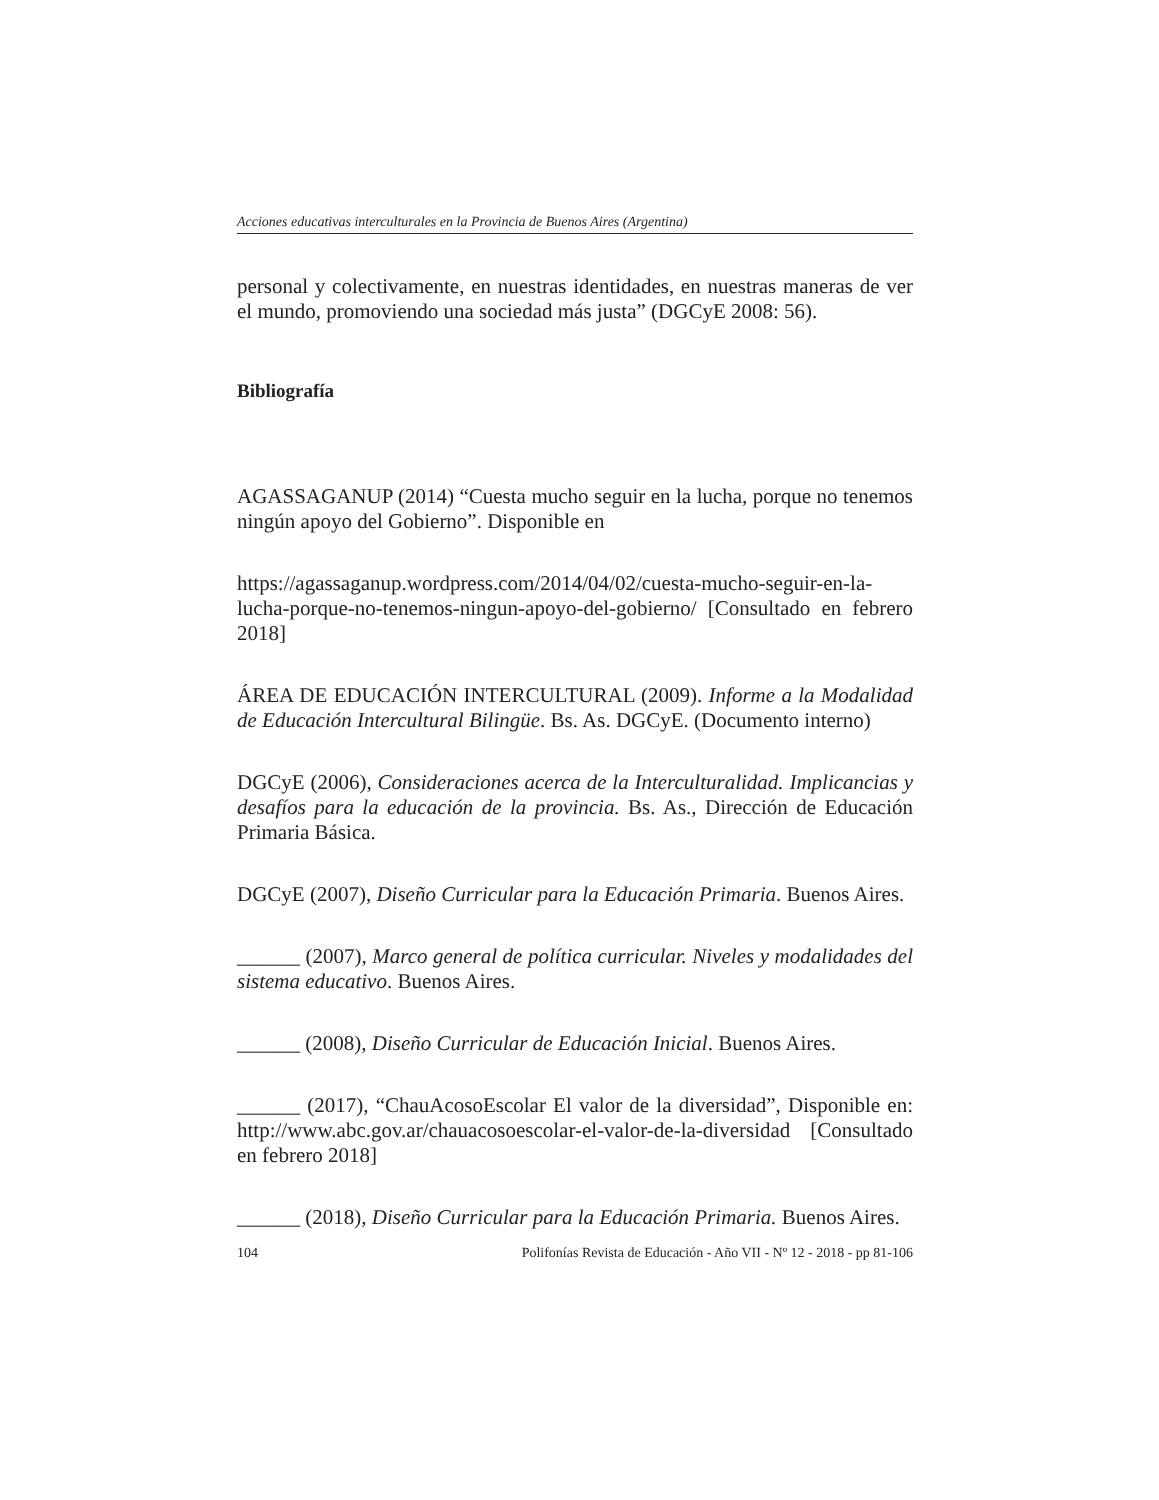Acciones educativas interculturales en la Provincia de Buenos Aires (Argentina)
personal y colectivamente, en nuestras identidades, en nuestras maneras de ver el mundo, promoviendo una sociedad más justa” (DGCyE 2008: 56).
Bibliografía
AGASSAGANUP (2014) “Cuesta mucho seguir en la lucha, porque no tenemos ningún apoyo del Gobierno”. Disponible en
https://agassaganup.wordpress.com/2014/04/02/cuesta-mucho-seguir-en-la-lucha-porque-no-tenemos-ningun-apoyo-del-gobierno/ [Consultado en febrero 2018]
ÁREA DE EDUCACIÓN INTERCULTURAL (2009). Informe a la Modalidad de Educación Intercultural Bilingüe. Bs. As. DGCyE. (Documento interno)
DGCyE (2006), Consideraciones acerca de la Interculturalidad. Implicancias y desafíos para la educación de la provincia. Bs. As., Dirección de Educación Primaria Básica.
DGCyE (2007), Diseño Curricular para la Educación Primaria. Buenos Aires.
______ (2007), Marco general de política curricular. Niveles y modalidades del sistema educativo. Buenos Aires.
______ (2008), Diseño Curricular de Educación Inicial. Buenos Aires.
______ (2017), “ChauAcosoEscolar El valor de la diversidad”, Disponible en: http://www.abc.gov.ar/chauacosoescolar-el-valor-de-la-diversidad [Consultado en febrero 2018]
______ (2018), Diseño Curricular para la Educación Primaria. Buenos Aires.
104 Polifonías Revista de Educación - Año VII - Nº 12 - 2018 - pp 81-106